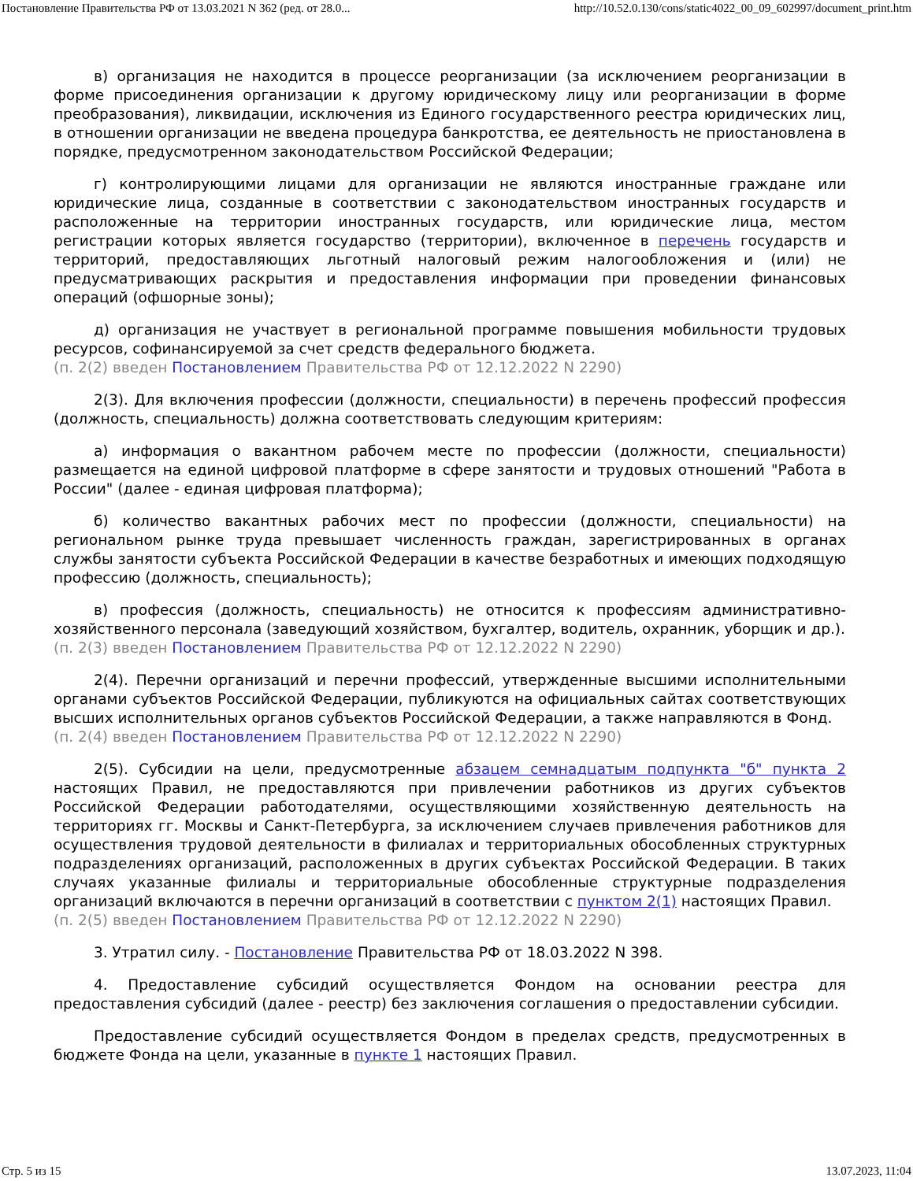Постановление Правительства РФ от 13.03.2021 N 362 (ред. от 28.0... http://10.52.0.130/cons/static4022_00_09_602997/document_print.htm
в) организация не находится в процессе реорганизации (за исключением реорганизации в форме присоединения организации к другому юридическому лицу или реорганизации в форме преобразования), ликвидации, исключения из Единого государственного реестра юридических лиц, в отношении организации не введена процедура банкротства, ее деятельность не приостановлена в порядке, предусмотренном законодательством Российской Федерации;
г) контролирующими лицами для организации не являются иностранные граждане или юридические лица, созданные в соответствии с законодательством иностранных государств и расположенные на территории иностранных государств, или юридические лица, местом регистрации которых является государство (территории), включенное в перечень государств и территорий, предоставляющих льготный налоговый режим налогообложения и (или) не предусматривающих раскрытия и предоставления информации при проведении финансовых операций (офшорные зоны);
д) организация не участвует в региональной программе повышения мобильности трудовых ресурсов, софинансируемой за счет средств федерального бюджета.
(п. 2(2) введен Постановлением Правительства РФ от 12.12.2022 N 2290)
2(3). Для включения профессии (должности, специальности) в перечень профессий профессия (должность, специальность) должна соответствовать следующим критериям:
а) информация о вакантном рабочем месте по профессии (должности, специальности) размещается на единой цифровой платформе в сфере занятости и трудовых отношений "Работа в России" (далее - единая цифровая платформа);
б) количество вакантных рабочих мест по профессии (должности, специальности) на региональном рынке труда превышает численность граждан, зарегистрированных в органах службы занятости субъекта Российской Федерации в качестве безработных и имеющих подходящую профессию (должность, специальность);
в) профессия (должность, специальность) не относится к профессиям административно-хозяйственного персонала (заведующий хозяйством, бухгалтер, водитель, охранник, уборщик и др.).
(п. 2(3) введен Постановлением Правительства РФ от 12.12.2022 N 2290)
2(4). Перечни организаций и перечни профессий, утвержденные высшими исполнительными органами субъектов Российской Федерации, публикуются на официальных сайтах соответствующих высших исполнительных органов субъектов Российской Федерации, а также направляются в Фонд.
(п. 2(4) введен Постановлением Правительства РФ от 12.12.2022 N 2290)
2(5). Субсидии на цели, предусмотренные абзацем семнадцатым подпункта "б" пункта 2 настоящих Правил, не предоставляются при привлечении работников из других субъектов Российской Федерации работодателями, осуществляющими хозяйственную деятельность на территориях гг. Москвы и Санкт-Петербурга, за исключением случаев привлечения работников для осуществления трудовой деятельности в филиалах и территориальных обособленных структурных подразделениях организаций, расположенных в других субъектах Российской Федерации. В таких случаях указанные филиалы и территориальные обособленные структурные подразделения организаций включаются в перечни организаций в соответствии с пунктом 2(1) настоящих Правил.
(п. 2(5) введен Постановлением Правительства РФ от 12.12.2022 N 2290)
3. Утратил силу. - Постановление Правительства РФ от 18.03.2022 N 398.
4. Предоставление субсидий осуществляется Фондом на основании реестра для предоставления субсидий (далее - реестр) без заключения соглашения о предоставлении субсидии.
Предоставление субсидий осуществляется Фондом в пределах средств, предусмотренных в бюджете Фонда на цели, указанные в пункте 1 настоящих Правил.
Стр. 5 из 15 13.07.2023, 11:04